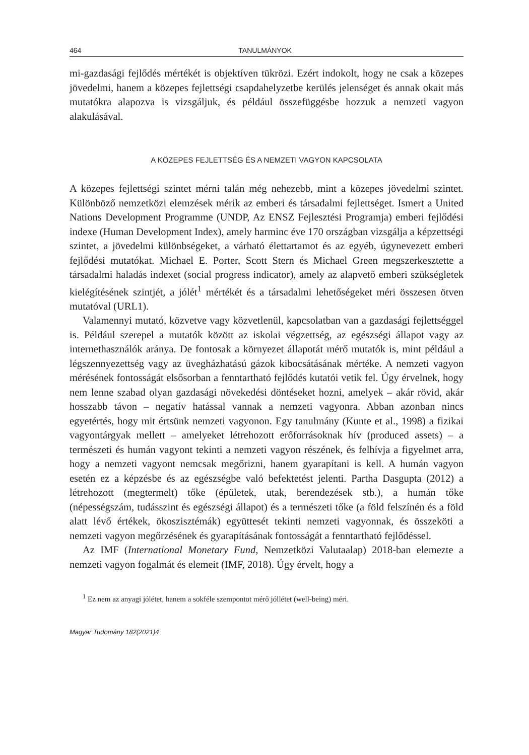464 TANULMÁNYOK
mi-gazdasági fejlődés mértékét is objektíven tükrözi. Ezért indokolt, hogy ne csak a közepes jövedelmi, hanem a közepes fejlettségi csapdahelyzetbe kerülés jelenséget és annak okait más mutatókra alapozva is vizsgáljuk, és például összefüggésbe hozzuk a nemzeti vagyon alakulásával.
A KÖZEPES FEJLETTSÉG ÉS A NEMZETI VAGYON KAPCSOLATA
A közepes fejlettségi szintet mérni talán még nehezebb, mint a közepes jövedelmi szintet. Különböző nemzetközi elemzések mérik az emberi és társadalmi fejlettséget. Ismert a United Nations Development Programme (UNDP, Az ENSZ Fejlesztési Programja) emberi fejlődési indexe (Human Development Index), amely harminc éve 170 országban vizsgálja a képzettségi szintet, a jövedelmi különbségeket, a várható élettartamot és az egyéb, úgynevezett emberi fejlődési mutatókat. Michael E. Porter, Scott Stern és Michael Green megszerkesztette a társadalmi haladás indexet (social progress indicator), amely az alapvető emberi szükségletek kielégítésének szintjét, a jólét<sup>1</sup> mértékét és a társadalmi lehetőségeket méri összesen ötven mutatóval (URL1).
Valamennyi mutató, közvetve vagy közvetlenül, kapcsolatban van a gazdasági fejlettséggel is. Például szerepel a mutatók között az iskolai végzettség, az egészségi állapot vagy az internethasználók aránya. De fontosak a környezet állapotát mérő mutatók is, mint például a légszennyezettség vagy az üvegházhatású gázok kibocsátásának mértéke. A nemzeti vagyon mérésének fontosságát elsősorban a fenntartható fejlődés kutatói vetik fel. Úgy érvelnek, hogy nem lenne szabad olyan gazdasági növekedési döntéseket hozni, amelyek – akár rövid, akár hosszabb távon – negatív hatással vannak a nemzeti vagyonra. Abban azonban nincs egyetértés, hogy mit értsünk nemzeti vagyonon. Egy tanulmány (Kunte et al., 1998) a fizikai vagyontárgyak mellett – amelyeket létrehozott erőforrásoknak hív (produced assets) – a természeti és humán vagyont tekinti a nemzeti vagyon részének, és felhívja a figyelmet arra, hogy a nemzeti vagyont nemcsak megőrizni, hanem gyarapítani is kell. A humán vagyon esetén ez a képzésbe és az egészségbe való befektetést jelenti. Partha Dasgupta (2012) a létrehozott (megtermelt) tőke (épületek, utak, berendezések stb.), a humán tőke (népességszám, tudásszint és egészségi állapot) és a természeti tőke (a föld felszínén és a föld alatt lévő értékek, ökoszisztémák) együttesét tekinti nemzeti vagyonnak, és összeköti a nemzeti vagyon megőrzésének és gyarapításának fontosságát a fenntartható fejlődéssel.
Az IMF (International Monetary Fund, Nemzetközi Valutaalap) 2018-ban elemezte a nemzeti vagyon fogalmát és elemeit (IMF, 2018). Úgy érvelt, hogy a
<sup>1</sup> Ez nem az anyagi jólétet, hanem a sokféle szempontot mérő jóllétet (well-being) méri.
Magyar Tudomány 182(2021)4